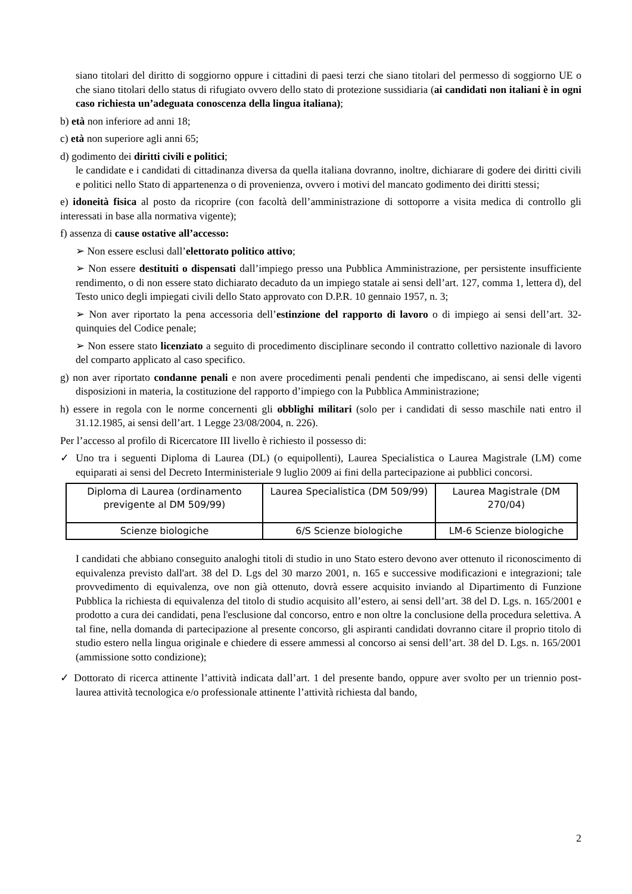siano titolari del diritto di soggiorno oppure i cittadini di paesi terzi che siano titolari del permesso di soggiorno UE o che siano titolari dello status di rifugiato ovvero dello stato di protezione sussidiaria (ai candidati non italiani è in ogni caso richiesta un’adeguata conoscenza della lingua italiana);
b) età non inferiore ad anni 18;
c) età non superiore agli anni 65;
d) godimento dei diritti civili e politici;
le candidate e i candidati di cittadinanza diversa da quella italiana dovranno, inoltre, dichiarare di godere dei diritti civili e politici nello Stato di appartenenza o di provenienza, ovvero i motivi del mancato godimento dei diritti stessi;
e) idoneità fisica al posto da ricoprire (con facoltà dell’amministrazione di sottoporre a visita medica di controllo gli interessati in base alla normativa vigente);
f) assenza di cause ostative all’accesso:
➢ Non essere esclusi dall’elettorato politico attivo;
➢ Non essere destituiti o dispensati dall’impiego presso una Pubblica Amministrazione, per persistente insufficiente rendimento, o di non essere stato dichiarato decaduto da un impiego statale ai sensi dell’art. 127, comma 1, lettera d), del Testo unico degli impiegati civili dello Stato approvato con D.P.R. 10 gennaio 1957, n. 3;
➢ Non aver riportato la pena accessoria dell’estinzione del rapporto di lavoro o di impiego ai sensi dell’art. 32-quinquies del Codice penale;
➢ Non essere stato licenziato a seguito di procedimento disciplinare secondo il contratto collettivo nazionale di lavoro del comparto applicato al caso specifico.
g) non aver riportato condanne penali e non avere procedimenti penali pendenti che impediscano, ai sensi delle vigenti disposizioni in materia, la costituzione del rapporto d’impiego con la Pubblica Amministrazione;
h) essere in regola con le norme concernenti gli obblighi militari (solo per i candidati di sesso maschile nati entro il 31.12.1985, ai sensi dell’art. 1 Legge 23/08/2004, n. 226).
Per l’accesso al profilo di Ricercatore III livello è richiesto il possesso di:
✓ Uno tra i seguenti Diploma di Laurea (DL) (o equipollenti), Laurea Specialistica o Laurea Magistrale (LM) come equiparati ai sensi del Decreto Interministeriale 9 luglio 2009 ai fini della partecipazione ai pubblici concorsi.
| Diploma di Laurea (ordinamento previgente al DM 509/99) | Laurea Specialistica (DM 509/99) | Laurea Magistrale (DM 270/04) |
| Scienze biologiche | 6/S Scienze biologiche | LM-6 Scienze biologiche |
I candidati che abbiano conseguito analoghi titoli di studio in uno Stato estero devono aver ottenuto il riconoscimento di equivalenza previsto dall'art. 38 del D. Lgs del 30 marzo 2001, n. 165 e successive modificazioni e integrazioni; tale provvedimento di equivalenza, ove non già ottenuto, dovrà essere acquisito inviando al Dipartimento di Funzione Pubblica la richiesta di equivalenza del titolo di studio acquisito all’estero, ai sensi dell’art. 38 del D. Lgs. n. 165/2001 e prodotto a cura dei candidati, pena l'esclusione dal concorso, entro e non oltre la conclusione della procedura selettiva. A tal fine, nella domanda di partecipazione al presente concorso, gli aspiranti candidati dovranno citare il proprio titolo di studio estero nella lingua originale e chiedere di essere ammessi al concorso ai sensi dell’art. 38 del D. Lgs. n. 165/2001 (ammissione sotto condizione);
✓ Dottorato di ricerca attinente l’attività indicata dall’art. 1 del presente bando, oppure aver svolto per un triennio post-laurea attività tecnologica e/o professionale attinente l’attività richiesta dal bando,
2